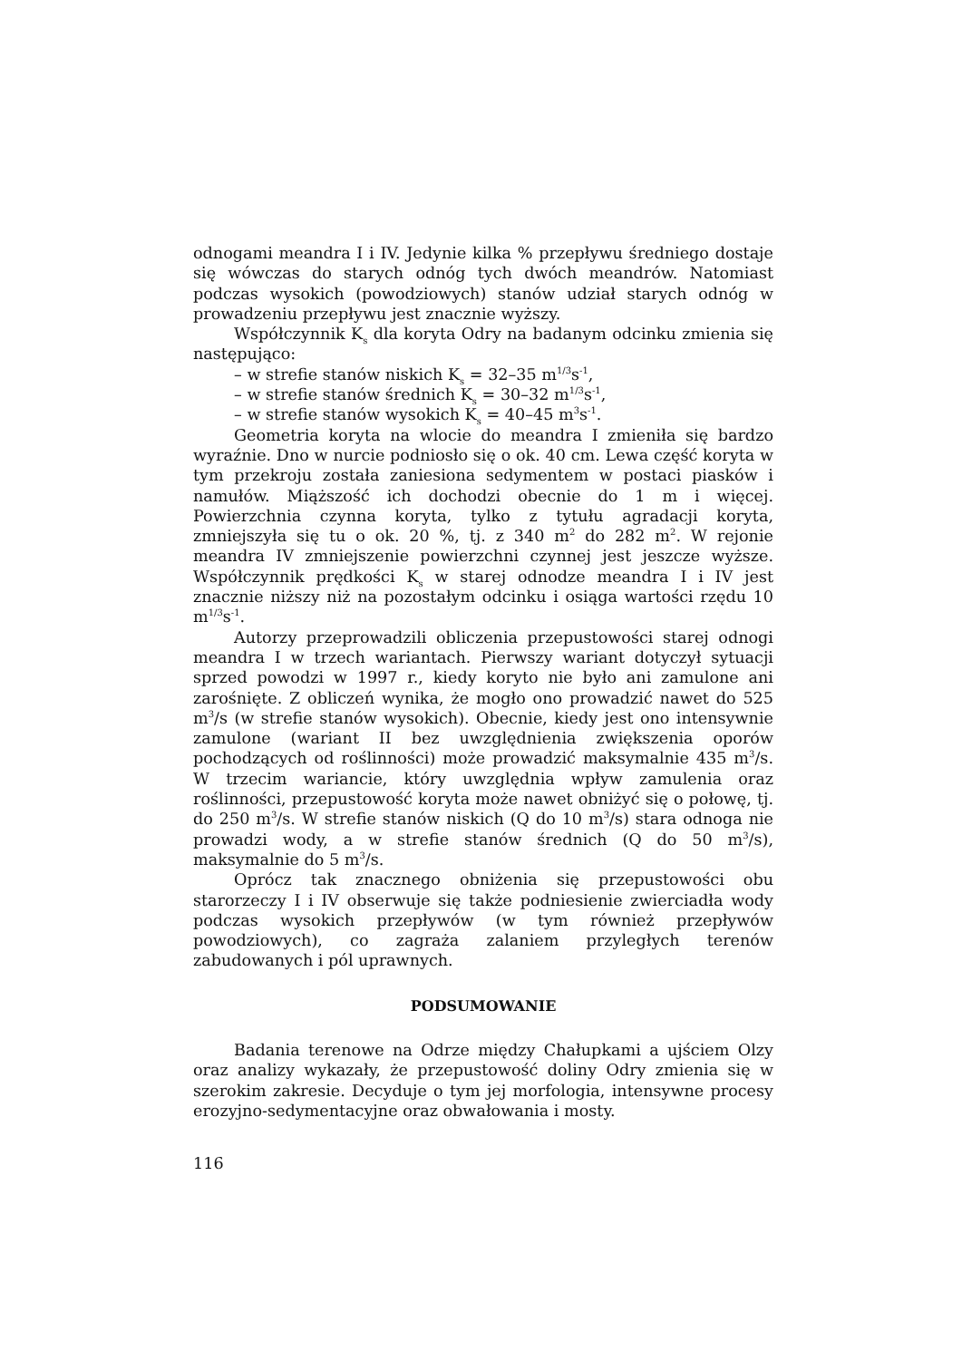odnogami meandra I i IV. Jedynie kilka % przepływu średniego dostaje się wówczas do starych odnóg tych dwóch meandrów. Natomiast podczas wysokich (powodziowych) stanów udział starych odnóg w prowadzeniu przepływu jest znacznie wyższy.
Współczynnik K<sub>s</sub> dla koryta Odry na badanym odcinku zmienia się następująco:
– w strefie stanów niskich K<sub>s</sub> = 32–35 m<sup>1/3</sup>s<sup>-1</sup>,
– w strefie stanów średnich K<sub>s</sub> = 30–32 m<sup>1/3</sup>s<sup>-1</sup>,
– w strefie stanów wysokich K<sub>s</sub> = 40–45 m<sup>3</sup>s<sup>-1</sup>.
Geometria koryta na wlocie do meandra I zmieniła się bardzo wyraźnie. Dno w nurcie podniosło się o ok. 40 cm. Lewa część koryta w tym przekroju została zaniesiona sedymentem w postaci piasków i namułów. Miąższość ich dochodzi obecnie do 1 m i więcej. Powierzchnia czynna koryta, tylko z tytułu agradacji koryta, zmniejszyła się tu o ok. 20 %, tj. z 340 m<sup>2</sup> do 282 m<sup>2</sup>. W rejonie meandra IV zmniejszenie powierzchni czynnej jest jeszcze wyższe. Współczynnik prędkości K<sub>s</sub> w starej odnodze meandra I i IV jest znacznie niższy niż na pozostałym odcinku i osiąga wartości rzędu 10 m<sup>1/3</sup>s<sup>-1</sup>.
Autorzy przeprowadzili obliczenia przepustowości starej odnogi meandra I w trzech wariantach. Pierwszy wariant dotyczył sytuacji sprzed powodzi w 1997 r., kiedy koryto nie było ani zamulone ani zarośnięte. Z obliczeń wynika, że mogło ono prowadzić nawet do 525 m<sup>3</sup>/s (w strefie stanów wysokich). Obecnie, kiedy jest ono intensywnie zamulone (wariant II bez uwzględnienia zwiększenia oporów pochodzących od roślinności) może prowadzić maksymalnie 435 m<sup>3</sup>/s. W trzecim wariancie, który uwzględnia wpływ zamulenia oraz roślinności, przepustowość koryta może nawet obniżyć się o połowę, tj. do 250 m<sup>3</sup>/s. W strefie stanów niskich (Q do 10 m<sup>3</sup>/s) stara odnoga nie prowadzi wody, a w strefie stanów średnich (Q do 50 m<sup>3</sup>/s), maksymalnie do 5 m<sup>3</sup>/s.
Oprócz tak znacznego obniżenia się przepustowości obu starorzeczy I i IV obserwuje się także podniesienie zwierciadła wody podczas wysokich przepływów (w tym również przepływów powodziowych), co zagraża zalaniem przyległych terenów zabudowanych i pól uprawnych.
PODSUMOWANIE
Badania terenowe na Odrze między Chałupkami a ujściem Olzy oraz analizy wykazały, że przepustowość doliny Odry zmienia się w szerokim zakresie. Decyduje o tym jej morfologia, intensywne procesy erozyjno-sedymentacyjne oraz obwałowania i mosty.
116